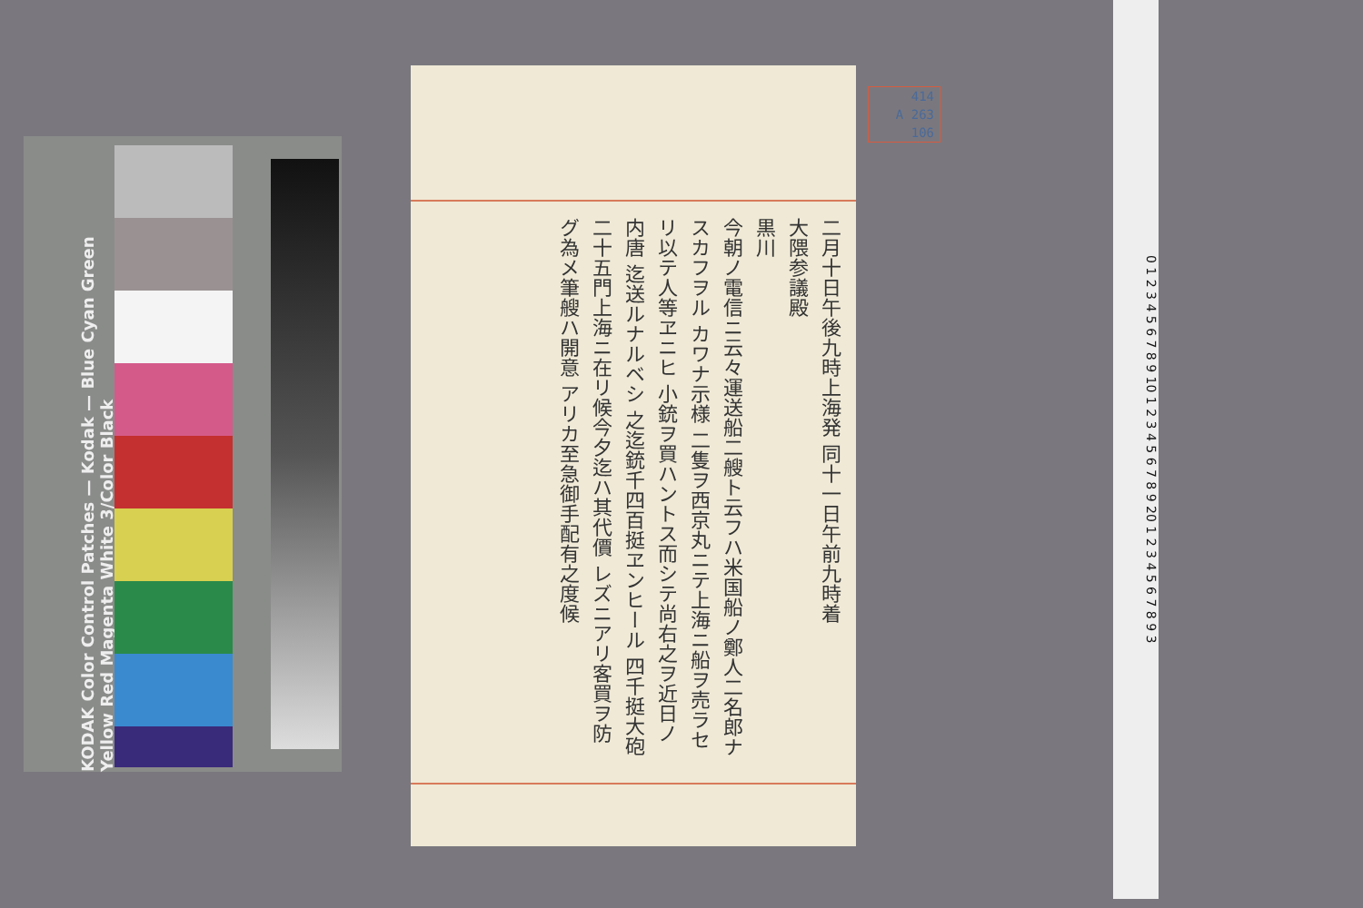KODAK Color Control Patches — Kodak — Blue Cyan Green Yellow Red Magenta White 3/Color Black
414
A 263
106
二月十日午後九時上海発 同十一日午前九時着
大隈参議殿
黒川
今朝ノ電信ニ云々運送船二艘ト云フハ米国船ノ鄭人二名郎ナ スカフヲル カワナ示様 二隻ヲ西京丸ニテ上海ニ船ヲ売ラセリ以テ人等ヱニヒ 小銃ヲ買ハントス而シテ尚右之ヲ近日ノ内唐 迄送ルナルベシ 之迄銃千四百挺ヱンヒール 四千挺大砲二十五門上海ニ在リ候今夕迄ハ其代價 レズニアリ客買ヲ防グ為メ筆艘ハ開意 アリカ至急御手配有之度候
0 1 2 3 4 5 6 7 8 9 10 1 2 3 4 5 6 7 8 9 20 1 2 3 4 5 6 7 8 9 3